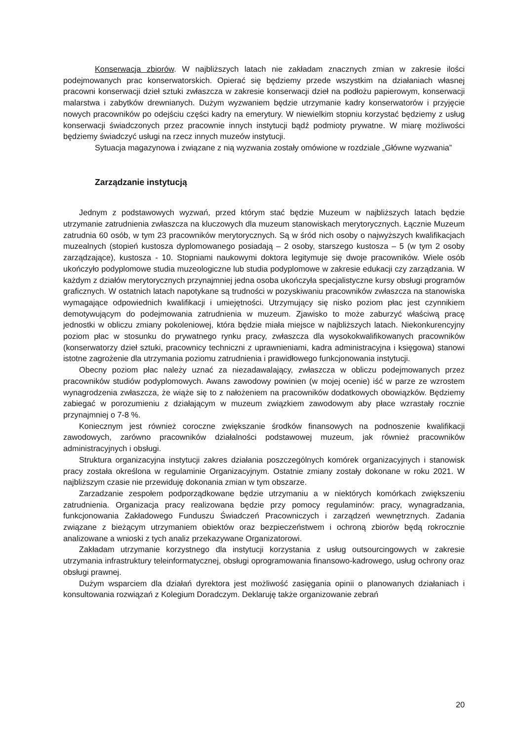Konserwacja zbiorów. W najbliższych latach nie zakładam znacznych zmian w zakresie ilości podejmowanych prac konserwatorskich. Opierać się będziemy przede wszystkim na działaniach własnej pracowni konserwacji dzieł sztuki zwłaszcza w zakresie konserwacji dzieł na podłożu papierowym, konserwacji malarstwa i zabytków drewnianych. Dużym wyzwaniem będzie utrzymanie kadry konserwatorów i przyjęcie nowych pracowników po odejściu części kadry na emerytury. W niewielkim stopniu korzystać będziemy z usług konserwacji świadczonych przez pracownie innych instytucji bądź podmioty prywatne. W miarę możliwości będziemy świadczyć usługi na rzecz innych muzeów instytucji.
Sytuacja magazynowa i związane z nią wyzwania zostały omówione w rozdziale „Główne wyzwania”
Zarządzanie instytucją
Jednym z podstawowych wyzwań, przed którym stać będzie Muzeum w najbliższych latach będzie utrzymanie zatrudnienia zwłaszcza na kluczowych dla muzeum stanowiskach merytorycznych. Łącznie Muzeum zatrudnia 60 osób, w tym 23 pracowników merytorycznych. Są w śród nich osoby o najwyższych kwalifikacjach muzealnych (stopień kustosza dyplomowanego posiadają – 2 osoby, starszego kustosza – 5 (w tym 2 osoby zarządzające), kustosza - 10. Stopniami naukowymi doktora legitymuje się dwoje pracowników. Wiele osób ukończyło podyplomowe studia muzeologiczne lub studia podyplomowe w zakresie edukacji czy zarządzania. W każdym z działów merytorycznych przynajmniej jedna osoba ukończyła specjalistyczne kursy obsługi programów graficznych. W ostatnich latach napotykane są trudności w pozyskiwaniu pracowników zwłaszcza na stanowiska wymagające odpowiednich kwalifikacji i umiejętności. Utrzymujący się nisko poziom płac jest czynnikiem demotywującym do podejmowania zatrudnienia w muzeum. Zjawisko to może zaburzyć właściwą pracę jednostki w obliczu zmiany pokoleniowej, która będzie miała miejsce w najbliższych latach. Niekonkurencyjny poziom płac w stosunku do prywatnego rynku pracy, zwłaszcza dla wysokokwalifikowanych pracowników (konserwatorzy dzieł sztuki, pracownicy techniczni z uprawnieniami, kadra administracyjna i księgowa) stanowi istotne zagrożenie dla utrzymania poziomu zatrudnienia i prawidłowego funkcjonowania instytucji.
Obecny poziom płac należy uznać za niezadawalający, zwłaszcza w obliczu podejmowanych przez pracowników studiów podyplomowych. Awans zawodowy powinien (w mojej ocenie) iść w parze ze wzrostem wynagrodzenia zwłaszcza, że wiąże się to z nałożeniem na pracowników dodatkowych obowiązków. Będziemy zabiegać w porozumieniu z działającym w muzeum związkiem zawodowym aby płace wzrastały rocznie przynajmniej o 7-8 %.
Koniecznym jest również coroczne zwiększanie środków finansowych na podnoszenie kwalifikacji zawodowych, zarówno pracowników działalności podstawowej muzeum, jak również pracowników administracyjnych i obsługi.
Struktura organizacyjna instytucji zakres działania poszczególnych komórek organizacyjnych i stanowisk pracy została określona w regulaminie Organizacyjnym. Ostatnie zmiany zostały dokonane w roku 2021. W najbliższym czasie nie przewiduję dokonania zmian w tym obszarze.
Zarzadzanie zespołem podporządkowane będzie utrzymaniu a w niektórych komórkach zwiększeniu zatrudnienia. Organizacja pracy realizowana będzie przy pomocy regulaminów: pracy, wynagradzania, funkcjonowania Zakładowego Funduszu Świadczeń Pracowniczych i zarządzeń wewnętrznych. Zadania związane z bieżącym utrzymaniem obiektów oraz bezpieczeństwem i ochroną zbiorów będą rokrocznie analizowane a wnioski z tych analiz przekazywane Organizatorowi.
Zakładam utrzymanie korzystnego dla instytucji korzystania z usług outsourcingowych w zakresie utrzymania infrastruktury teleinformatycznej, obsługi oprogramowania finansowo-kadrowego, usług ochrony oraz obsługi prawnej.
Dużym wsparciem dla działań dyrektora jest możliwość zasięgania opinii o planowanych działaniach i konsultowania rozwiązań z Kolegium Doradczym. Deklaruję także organizowanie zebrań
20